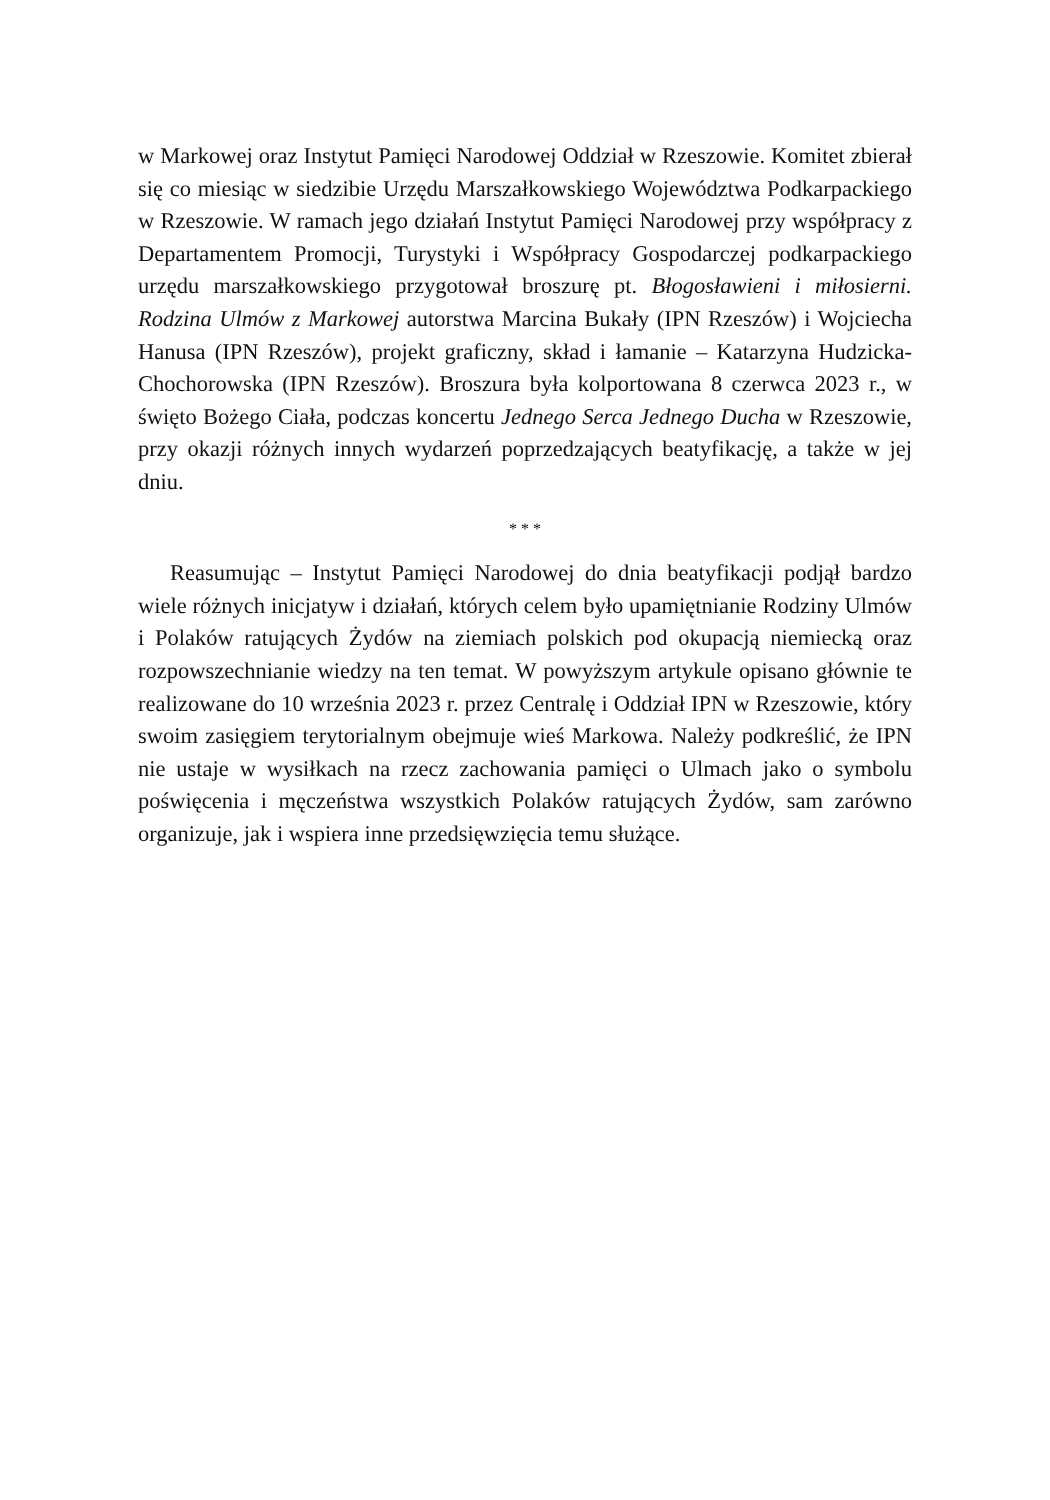w Markowej oraz Instytut Pamięci Narodowej Oddział w Rzeszowie. Komitet zbierał się co miesiąc w siedzibie Urzędu Marszałkowskiego Województwa Podkarpackiego w Rzeszowie. W ramach jego działań Instytut Pamięci Narodowej przy współpracy z Departamentem Promocji, Turystyki i Współpracy Gospodarczej podkarpackiego urzędu marszałkowskiego przygotował broszurę pt. Błogosławieni i miłosierni. Rodzina Ulmów z Markowej autorstwa Marcina Bukały (IPN Rzeszów) i Wojciecha Hanusa (IPN Rzeszów), projekt graficzny, skład i łamanie – Katarzyna Hudzicka-Chochorowska (IPN Rzeszów). Broszura była kolportowana 8 czerwca 2023 r., w święto Bożego Ciała, podczas koncertu Jednego Serca Jednego Ducha w Rzeszowie, przy okazji różnych innych wydarzeń poprzedzających beatyfikację, a także w jej dniu.
* * *
Reasumując – Instytut Pamięci Narodowej do dnia beatyfikacji podjął bardzo wiele różnych inicjatyw i działań, których celem było upamiętnianie Rodziny Ulmów i Polaków ratujących Żydów na ziemiach polskich pod okupacją niemiecką oraz rozpowszechnianie wiedzy na ten temat. W powyższym artykule opisano głównie te realizowane do 10 września 2023 r. przez Centralę i Oddział IPN w Rzeszowie, który swoim zasięgiem terytorialnym obejmuje wieś Markowa. Należy podkreślić, że IPN nie ustaje w wysiłkach na rzecz zachowania pamięci o Ulmach jako o symbolu poświęcenia i męczeństwa wszystkich Polaków ratujących Żydów, sam zarówno organizuje, jak i wspiera inne przedsięwzięcia temu służące.